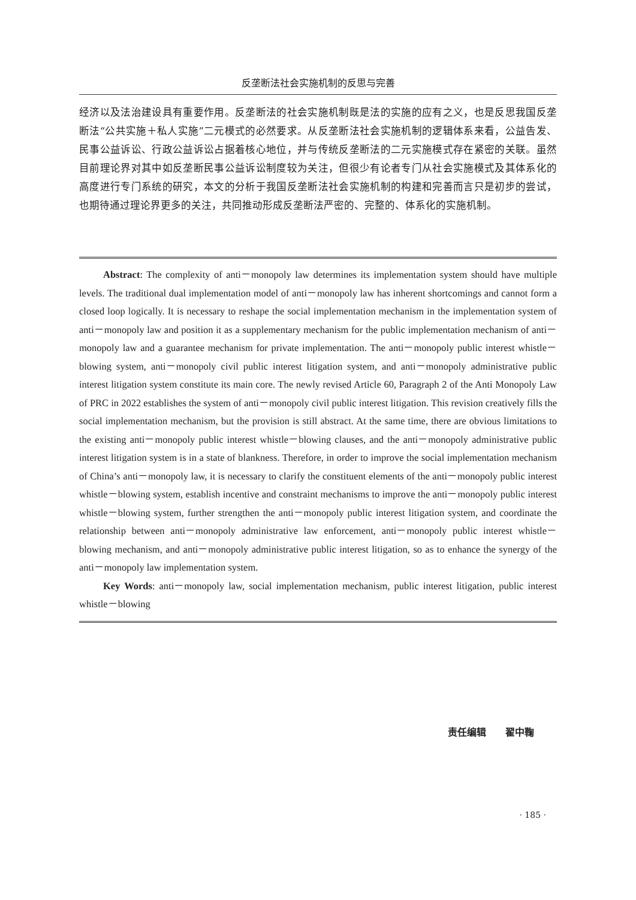反垄断法社会实施机制的反思与完善
经济以及法治建设具有重要作用。反垄断法的社会实施机制既是法的实施的应有之义，也是反思我国反垄断法“公共实施＋私人实施”二元模式的必然要求。从反垄断法社会实施机制的逻辑体系来看，公益告发、民事公益诉讼、行政公益诉讼占据着核心地位，并与传统反垄断法的二元实施模式存在紧密的关联。虽然目前理论界对其中如反垄断民事公益诉讼制度较为关注，但很少有论者专门从社会实施模式及其体系化的高度进行专门系统的研究，本文的分析于我国反垄断法社会实施机制的构建和完善而言只是初步的尝试，也期待通过理论界更多的关注，共同推动形成反垄断法严密的、完整的、体系化的实施机制。
Abstract: The complexity of anti－monopoly law determines its implementation system should have multiple levels. The traditional dual implementation model of anti－monopoly law has inherent shortcomings and cannot form a closed loop logically. It is necessary to reshape the social implementation mechanism in the implementation system of anti－monopoly law and position it as a supplementary mechanism for the public implementation mechanism of anti－monopoly law and a guarantee mechanism for private implementation. The anti－monopoly public interest whistle－blowing system, anti－monopoly civil public interest litigation system, and anti－monopoly administrative public interest litigation system constitute its main core. The newly revised Article 60, Paragraph 2 of the Anti Monopoly Law of PRC in 2022 establishes the system of anti－monopoly civil public interest litigation. This revision creatively fills the social implementation mechanism, but the provision is still abstract. At the same time, there are obvious limitations to the existing anti－monopoly public interest whistle－blowing clauses, and the anti－monopoly administrative public interest litigation system is in a state of blankness. Therefore, in order to improve the social implementation mechanism of China’s anti－monopoly law, it is necessary to clarify the constituent elements of the anti－monopoly public interest whistle－blowing system, establish incentive and constraint mechanisms to improve the anti－monopoly public interest whistle－blowing system, further strengthen the anti－monopoly public interest litigation system, and coordinate the relationship between anti－monopoly administrative law enforcement, anti－monopoly public interest whistle－blowing mechanism, and anti－monopoly administrative public interest litigation, so as to enhance the synergy of the anti－monopoly law implementation system.
Key Words: anti－monopoly law, social implementation mechanism, public interest litigation, public interest whistle－blowing
责任编辑　　翟中鞠
· 185 ·